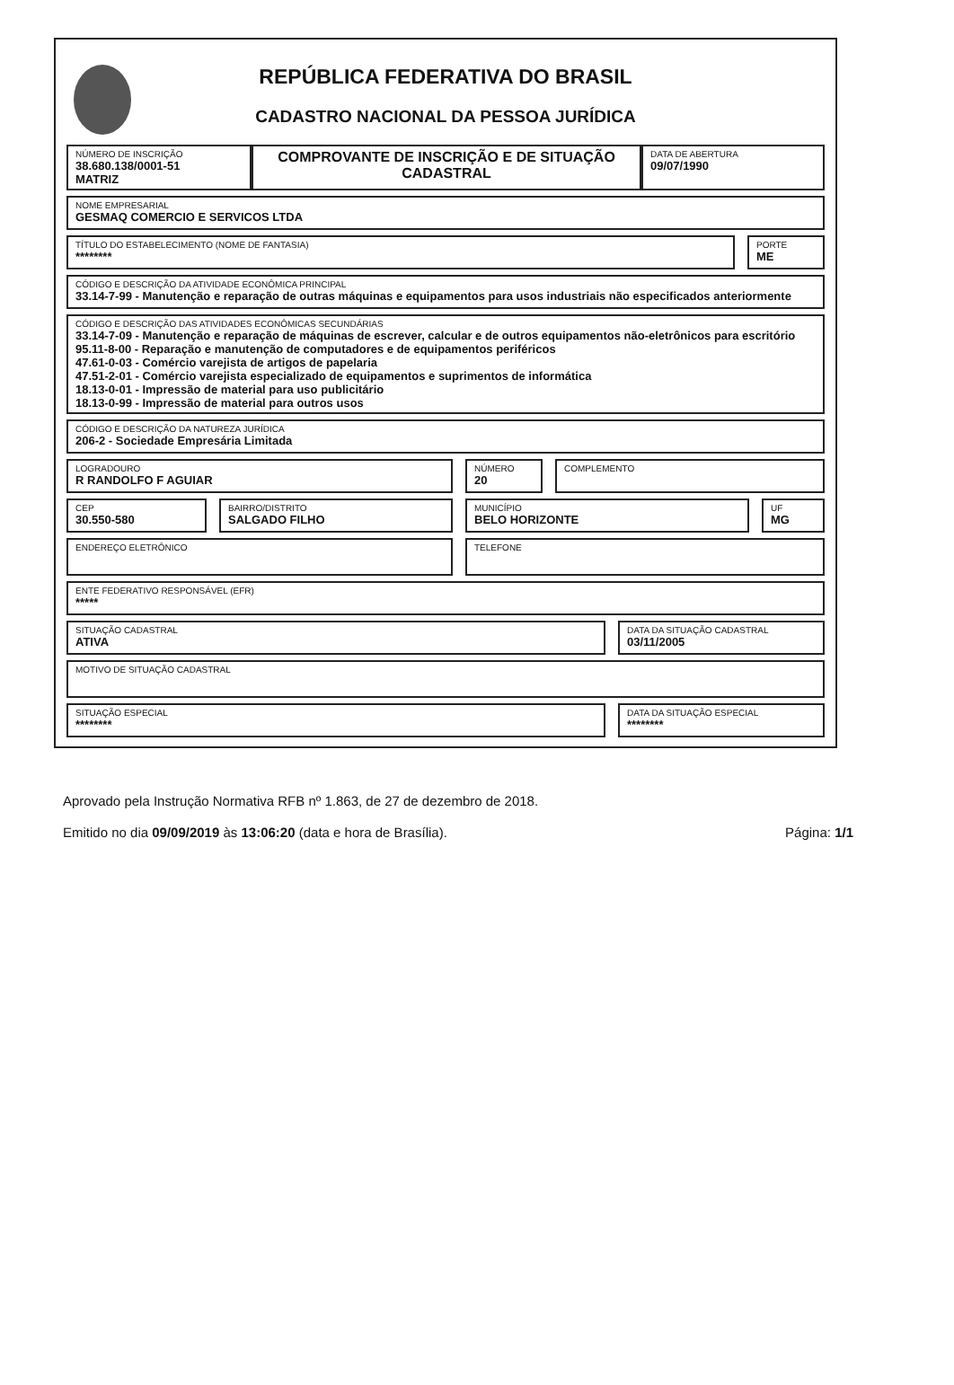REPÚBLICA FEDERATIVA DO BRASIL
CADASTRO NACIONAL DA PESSOA JURÍDICA
NÚMERO DE INSCRIÇÃO
38.680.138/0001-51
MATRIZ
COMPROVANTE DE INSCRIÇÃO E DE SITUAÇÃO CADASTRAL
DATA DE ABERTURA
09/07/1990
NOME EMPRESARIAL
GESMAQ COMERCIO E SERVICOS LTDA
TÍTULO DO ESTABELECIMENTO (NOME DE FANTASIA)
********
PORTE
ME
CÓDIGO E DESCRIÇÃO DA ATIVIDADE ECONÔMICA PRINCIPAL
33.14-7-99 - Manutenção e reparação de outras máquinas e equipamentos para usos industriais não especificados anteriormente
CÓDIGO E DESCRIÇÃO DAS ATIVIDADES ECONÔMICAS SECUNDÁRIAS
33.14-7-09 - Manutenção e reparação de máquinas de escrever, calcular e de outros equipamentos não-eletrônicos para escritório
95.11-8-00 - Reparação e manutenção de computadores e de equipamentos periféricos
47.61-0-03 - Comércio varejista de artigos de papelaria
47.51-2-01 - Comércio varejista especializado de equipamentos e suprimentos de informática
18.13-0-01 - Impressão de material para uso publicitário
18.13-0-99 - Impressão de material para outros usos
CÓDIGO E DESCRIÇÃO DA NATUREZA JURÍDICA
206-2 - Sociedade Empresária Limitada
LOGRADOURO
R RANDOLFO F AGUIAR
NÚMERO
20
COMPLEMENTO
CEP
30.550-580
BAIRRO/DISTRITO
SALGADO FILHO
MUNICÍPIO
BELO HORIZONTE
UF
MG
ENDEREÇO ELETRÔNICO
TELEFONE
ENTE FEDERATIVO RESPONSÁVEL (EFR)
*****
SITUAÇÃO CADASTRAL
ATIVA
DATA DA SITUAÇÃO CADASTRAL
03/11/2005
MOTIVO DE SITUAÇÃO CADASTRAL
SITUAÇÃO ESPECIAL
********
DATA DA SITUAÇÃO ESPECIAL
********
Aprovado pela Instrução Normativa RFB nº 1.863, de 27 de dezembro de 2018.
Emitido no dia 09/09/2019 às 13:06:20 (data e hora de Brasília). Página: 1/1